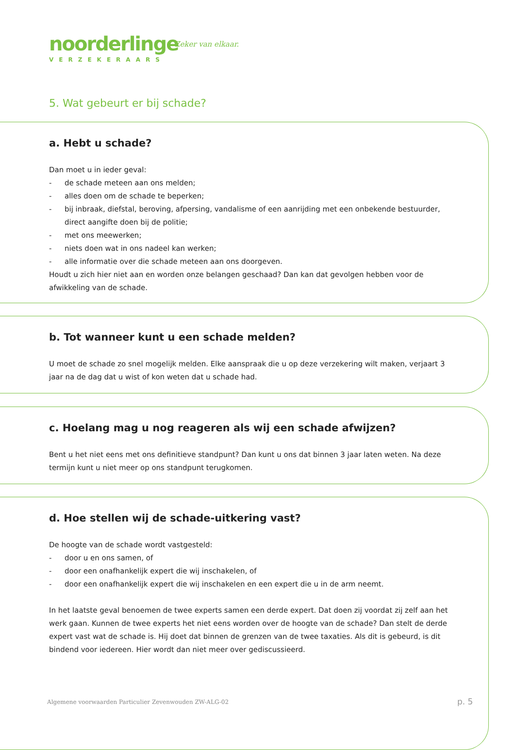noorderlinge
VERZEKERAARS
Zeker van elkaar.
5. Wat gebeurt er bij schade?
a. Hebt u schade?
Dan moet u in ieder geval:
- de schade meteen aan ons melden;
- alles doen om de schade te beperken;
- bij inbraak, diefstal, beroving, afpersing, vandalisme of een aanrijding met een onbekende bestuurder, direct aangifte doen bij de politie;
- met ons meewerken;
- niets doen wat in ons nadeel kan werken;
- alle informatie over die schade meteen aan ons doorgeven.
Houdt u zich hier niet aan en worden onze belangen geschaad? Dan kan dat gevolgen hebben voor de afwikkeling van de schade.
b. Tot wanneer kunt u een schade melden?
U moet de schade zo snel mogelijk melden. Elke aanspraak die u op deze verzekering wilt maken, verjaart 3 jaar na de dag dat u wist of kon weten dat u schade had.
c. Hoelang mag u nog reageren als wij een schade afwijzen?
Bent u het niet eens met ons definitieve standpunt? Dan kunt u ons dat binnen 3 jaar laten weten. Na deze termijn kunt u niet meer op ons standpunt terugkomen.
d. Hoe stellen wij de schade-uitkering vast?
De hoogte van de schade wordt vastgesteld:
- door u en ons samen, of
- door een onafhankelijk expert die wij inschakelen, of
- door een onafhankelijk expert die wij inschakelen en een expert die u in de arm neemt.
In het laatste geval benoemen de twee experts samen een derde expert. Dat doen zij voordat zij zelf aan het werk gaan. Kunnen de twee experts het niet eens worden over de hoogte van de schade? Dan stelt de derde expert vast wat de schade is. Hij doet dat binnen de grenzen van de twee taxaties. Als dit is gebeurd, is dit bindend voor iedereen. Hier wordt dan niet meer over gediscussieerd.
Algemene voorwaarden Particulier Zevenwouden ZW-ALG-02
p. 5